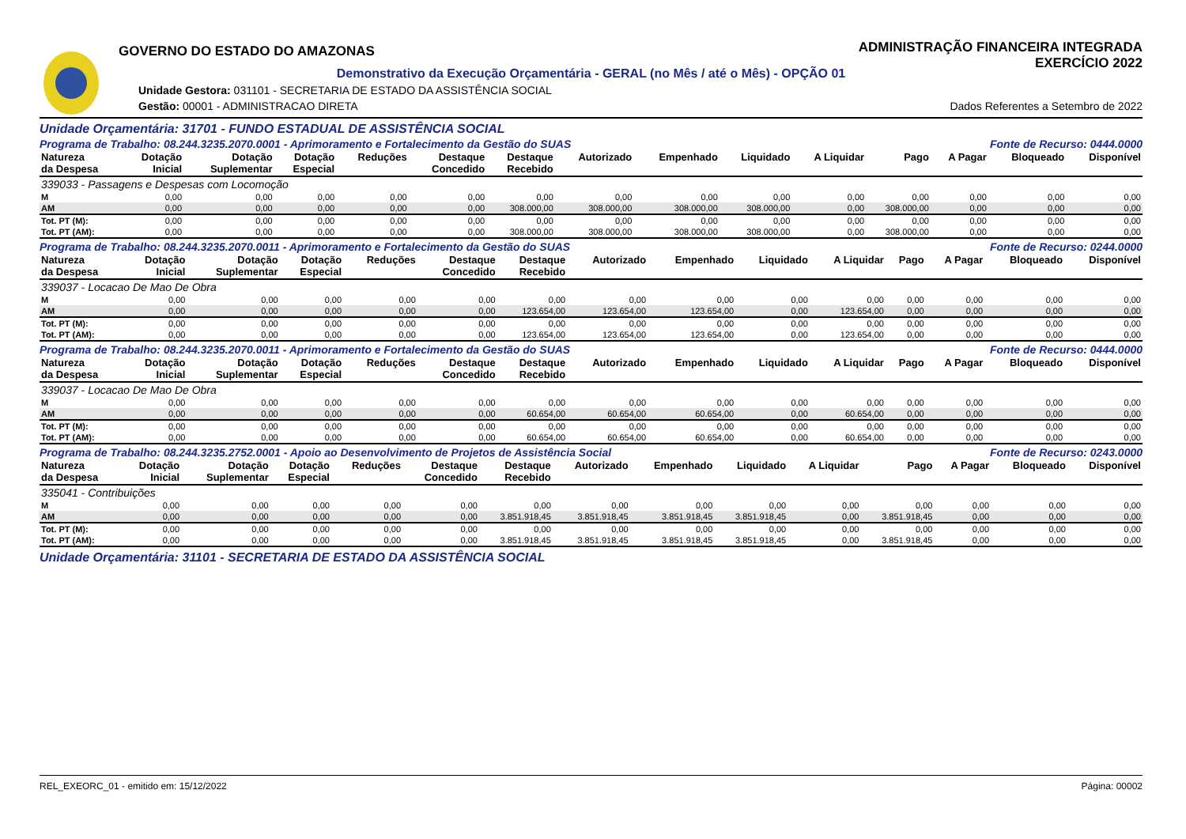GOVERNO DO ESTADO DO AMAZONAS
ADMINISTRAÇÃO FINANCEIRA INTEGRADA
EXERCÍCIO 2022
Demonstrativo da Execução Orçamentária - GERAL (no Mês / até o Mês) - OPÇÃO 01
Unidade Gestora: 031101 - SECRETARIA DE ESTADO DA ASSISTÊNCIA SOCIAL
Gestão: 00001 - ADMINISTRACAO DIRETA Dados Referentes a Setembro de 2022
Unidade Orçamentária: 31701 - FUNDO ESTADUAL DE ASSISTÊNCIA SOCIAL
Programa de Trabalho: 08.244.3235.2070.0001 - Aprimoramento e Fortalecimento da Gestão do SUAS Fonte de Recurso: 0444.0000
| Natureza da Despesa | Dotação Inicial | Dotação Suplementar | Dotação Especial | Reduções | Destaque Concedido | Destaque Recebido | Autorizado | Empenhado | Liquidado | A Liquidar | Pago | A Pagar | Bloqueado | Disponível |
| --- | --- | --- | --- | --- | --- | --- | --- | --- | --- | --- | --- | --- | --- | --- |
| 339033 - Passagens e Despesas com Locomoção | | | | | | | | | | | | | | |
| M | 0,00 | 0,00 | 0,00 | 0,00 | 0,00 | 0,00 | 0,00 | 0,00 | 0,00 | 0,00 | 0,00 | 0,00 | 0,00 | 0,00 |
| AM | 0,00 | 0,00 | 0,00 | 0,00 | 0,00 | 308.000,00 | 308.000,00 | 308.000,00 | 308.000,00 | 0,00 | 308.000,00 | 0,00 | 0,00 | 0,00 |
| Tot. PT (M): | 0,00 | 0,00 | 0,00 | 0,00 | 0,00 | 0,00 | 0,00 | 0,00 | 0,00 | 0,00 | 0,00 | 0,00 | 0,00 | 0,00 |
| Tot. PT (AM): | 0,00 | 0,00 | 0,00 | 0,00 | 0,00 | 308.000,00 | 308.000,00 | 308.000,00 | 308.000,00 | 0,00 | 308.000,00 | 0,00 | 0,00 | 0,00 |
Programa de Trabalho: 08.244.3235.2070.0011 - Aprimoramento e Fortalecimento da Gestão do SUAS Fonte de Recurso: 0244.0000
| Natureza da Despesa | Dotação Inicial | Dotação Suplementar | Dotação Especial | Reduções | Destaque Concedido | Destaque Recebido | Autorizado | Empenhado | Liquidado | A Liquidar | Pago | A Pagar | Bloqueado | Disponível |
| --- | --- | --- | --- | --- | --- | --- | --- | --- | --- | --- | --- | --- | --- | --- |
| 339037 - Locacao De Mao De Obra | | | | | | | | | | | | | | |
| M | 0,00 | 0,00 | 0,00 | 0,00 | 0,00 | 0,00 | 0,00 | 0,00 | 0,00 | 0,00 | 0,00 | 0,00 | 0,00 | 0,00 |
| AM | 0,00 | 0,00 | 0,00 | 0,00 | 0,00 | 123.654,00 | 123.654,00 | 123.654,00 | 0,00 | 123.654,00 | 0,00 | 0,00 | 0,00 | 0,00 |
| Tot. PT (M): | 0,00 | 0,00 | 0,00 | 0,00 | 0,00 | 0,00 | 0,00 | 0,00 | 0,00 | 0,00 | 0,00 | 0,00 | 0,00 | 0,00 |
| Tot. PT (AM): | 0,00 | 0,00 | 0,00 | 0,00 | 0,00 | 123.654,00 | 123.654,00 | 123.654,00 | 0,00 | 123.654,00 | 0,00 | 0,00 | 0,00 | 0,00 |
Programa de Trabalho: 08.244.3235.2070.0011 - Aprimoramento e Fortalecimento da Gestão do SUAS Fonte de Recurso: 0444.0000
| Natureza da Despesa | Dotação Inicial | Dotação Suplementar | Dotação Especial | Reduções | Destaque Concedido | Destaque Recebido | Autorizado | Empenhado | Liquidado | A Liquidar | Pago | A Pagar | Bloqueado | Disponível |
| --- | --- | --- | --- | --- | --- | --- | --- | --- | --- | --- | --- | --- | --- | --- |
| 339037 - Locacao De Mao De Obra | | | | | | | | | | | | | | |
| M | 0,00 | 0,00 | 0,00 | 0,00 | 0,00 | 0,00 | 0,00 | 0,00 | 0,00 | 0,00 | 0,00 | 0,00 | 0,00 | 0,00 |
| AM | 0,00 | 0,00 | 0,00 | 0,00 | 0,00 | 60.654,00 | 60.654,00 | 60.654,00 | 0,00 | 60.654,00 | 0,00 | 0,00 | 0,00 | 0,00 |
| Tot. PT (M): | 0,00 | 0,00 | 0,00 | 0,00 | 0,00 | 0,00 | 0,00 | 0,00 | 0,00 | 0,00 | 0,00 | 0,00 | 0,00 | 0,00 |
| Tot. PT (AM): | 0,00 | 0,00 | 0,00 | 0,00 | 0,00 | 60.654,00 | 60.654,00 | 60.654,00 | 0,00 | 60.654,00 | 0,00 | 0,00 | 0,00 | 0,00 |
Programa de Trabalho: 08.244.3235.2752.0001 - Apoio ao Desenvolvimento de Projetos de Assistência Social Fonte de Recurso: 0243.0000
| Natureza da Despesa | Dotação Inicial | Dotação Suplementar | Dotação Especial | Reduções | Destaque Concedido | Destaque Recebido | Autorizado | Empenhado | Liquidado | A Liquidar | Pago | A Pagar | Bloqueado | Disponível |
| --- | --- | --- | --- | --- | --- | --- | --- | --- | --- | --- | --- | --- | --- | --- |
| 335041 - Contribuições | | | | | | | | | | | | | | |
| M | 0,00 | 0,00 | 0,00 | 0,00 | 0,00 | 0,00 | 0,00 | 0,00 | 0,00 | 0,00 | 0,00 | 0,00 | 0,00 | 0,00 |
| AM | 0,00 | 0,00 | 0,00 | 0,00 | 0,00 | 3.851.918,45 | 3.851.918,45 | 3.851.918,45 | 3.851.918,45 | 0,00 | 3.851.918,45 | 0,00 | 0,00 | 0,00 |
| Tot. PT (M): | 0,00 | 0,00 | 0,00 | 0,00 | 0,00 | 0,00 | 0,00 | 0,00 | 0,00 | 0,00 | 0,00 | 0,00 | 0,00 | 0,00 |
| Tot. PT (AM): | 0,00 | 0,00 | 0,00 | 0,00 | 0,00 | 3.851.918,45 | 3.851.918,45 | 3.851.918,45 | 3.851.918,45 | 0,00 | 3.851.918,45 | 0,00 | 0,00 | 0,00 |
Unidade Orçamentária: 31101 - SECRETARIA DE ESTADO DA ASSISTÊNCIA SOCIAL
REL_EXEORC_01 - emitido em: 15/12/2022 Página: 00002